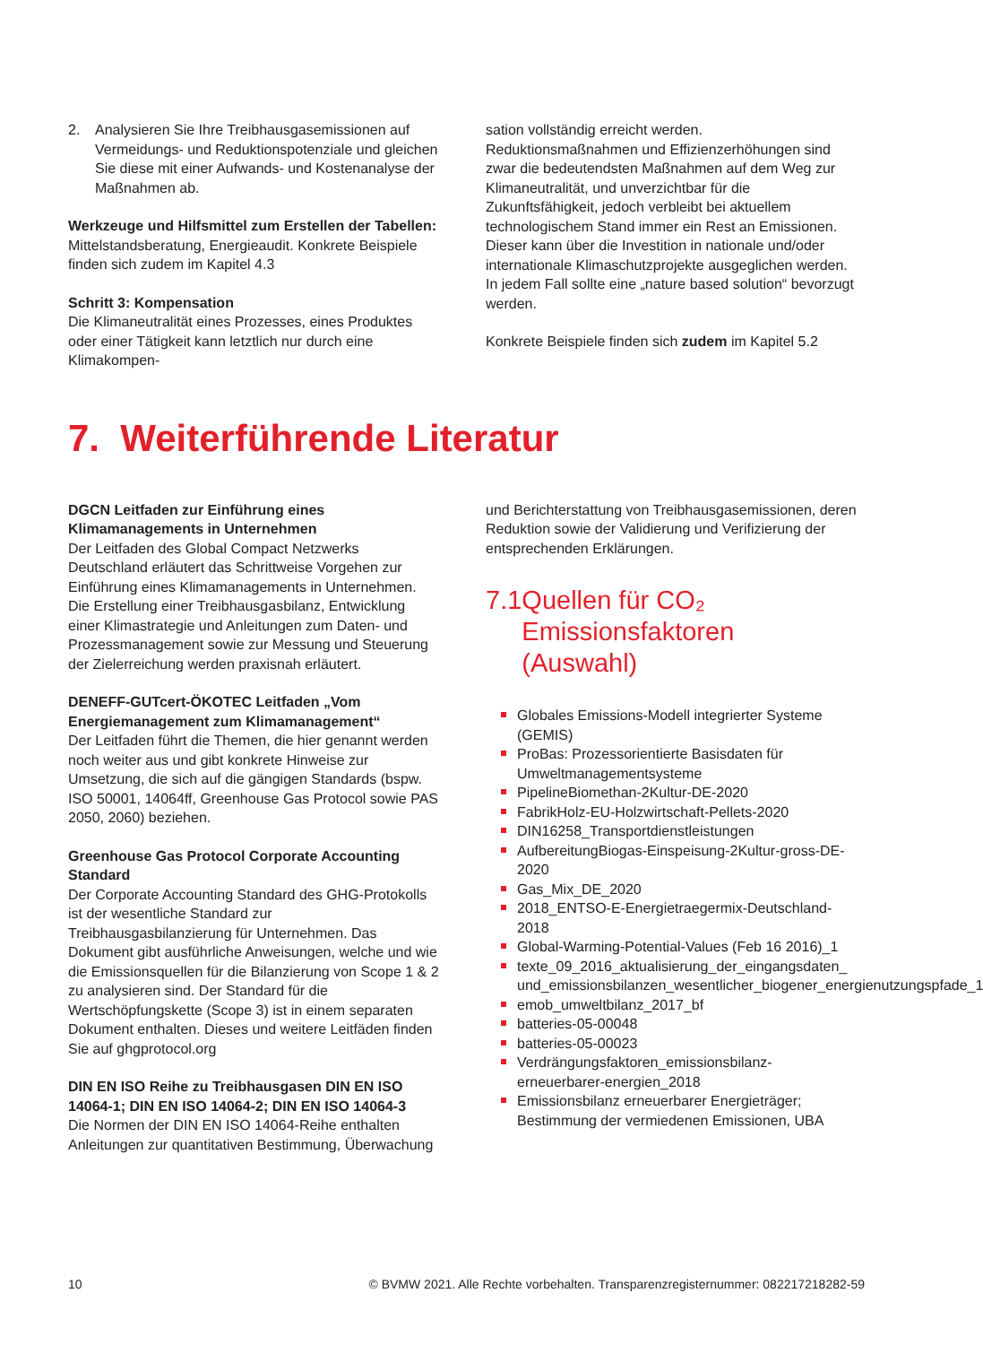2. Analysieren Sie Ihre Treibhausgasemissionen auf Vermeidungs- und Reduktionspotenziale und gleichen Sie diese mit einer Aufwands- und Kostenanalyse der Maßnahmen ab.
Werkzeuge und Hilfsmittel zum Erstellen der Tabellen:
Mittelstandsberatung, Energieaudit. Konkrete Beispiele finden sich zudem im Kapitel 4.3
Schritt 3: Kompensation
Die Klimaneutralität eines Prozesses, eines Produktes oder einer Tätigkeit kann letztlich nur durch eine Klimakompen-
sation vollständig erreicht werden. Reduktionsmaßnahmen und Effizienzerhöhungen sind zwar die bedeutendsten Maßnahmen auf dem Weg zur Klimaneutralität, und unverzichtbar für die Zukunftsfähigkeit, jedoch verbleibt bei aktuellem technologischem Stand immer ein Rest an Emissionen. Dieser kann über die Investition in nationale und/oder internationale Klimaschutzprojekte ausgeglichen werden. In jedem Fall sollte eine „nature based solution“ bevorzugt werden.
Konkrete Beispiele finden sich zudem im Kapitel 5.2
7. Weiterführende Literatur
DGCN Leitfaden zur Einführung eines Klimamanagements in Unternehmen
Der Leitfaden des Global Compact Netzwerks Deutschland erläutert das Schrittweise Vorgehen zur Einführung eines Klimamanagements in Unternehmen. Die Erstellung einer Treibhausgasbilanz, Entwicklung einer Klimastrategie und Anleitungen zum Daten- und Prozessmanagement sowie zur Messung und Steuerung der Zielerreichung werden praxisnah erläutert.
DENEFF-GUTcert-ÖKOTEC Leitfaden „Vom Energiemanagement zum Klimamanagement“
Der Leitfaden führt die Themen, die hier genannt werden noch weiter aus und gibt konkrete Hinweise zur Umsetzung, die sich auf die gängigen Standards (bspw. ISO 50001, 14064ff, Greenhouse Gas Protocol sowie PAS 2050, 2060) beziehen.
Greenhouse Gas Protocol Corporate Accounting Standard
Der Corporate Accounting Standard des GHG-Protokolls ist der wesentliche Standard zur Treibhausgasbilanzierung für Unternehmen. Das Dokument gibt ausführliche Anweisungen, welche und wie die Emissionsquellen für die Bilanzierung von Scope 1 & 2 zu analysieren sind. Der Standard für die Wertschöpfungskette (Scope 3) ist in einem separaten Dokument enthalten. Dieses und weitere Leitfäden finden Sie auf ghgprotocol.org
DIN EN ISO Reihe zu Treibhausgasen DIN EN ISO 14064-1; DIN EN ISO 14064-2; DIN EN ISO 14064-3
Die Normen der DIN EN ISO 14064-Reihe enthalten Anleitungen zur quantitativen Bestimmung, Überwachung
und Berichterstattung von Treibhausgasemissionen, deren Reduktion sowie der Validierung und Verifizierung der entsprechenden Erklärungen.
7.1 Quellen für CO₂ Emissionsfaktoren (Auswahl)
Globales Emissions-Modell integrierter Systeme (GEMIS)
ProBas: Prozessorientierte Basisdaten für Umweltmanagementsysteme
PipelineBiomethan-2Kultur-DE-2020
FabrikHolz-EU-Holzwirtschaft-Pellets-2020
DIN16258_Transportdienstleistungen
AufbereitungBiogas-Einspeisung-2Kultur-gross-DE-2020
Gas_Mix_DE_2020
2018_ENTSO-E-Energietraegermix-Deutschland-2018
Global-Warming-Potential-Values (Feb 16 2016)_1
texte_09_2016_aktualisierung_der_eingangsdaten_ und_emissionsbilanzen_wesentlicher_biogener_energienutzungspfade_1
emob_umweltbilanz_2017_bf
batteries-05-00048
batteries-05-00023
Verdrängungsfaktoren_emissionsbilanz-erneuerbarer-energien_2018
Emissionsbilanz erneuerbarer Energieträger; Bestimmung der vermiedenen Emissionen, UBA
10 © BVMW 2021. Alle Rechte vorbehalten. Transparenzregisternummer: 082217218282-59